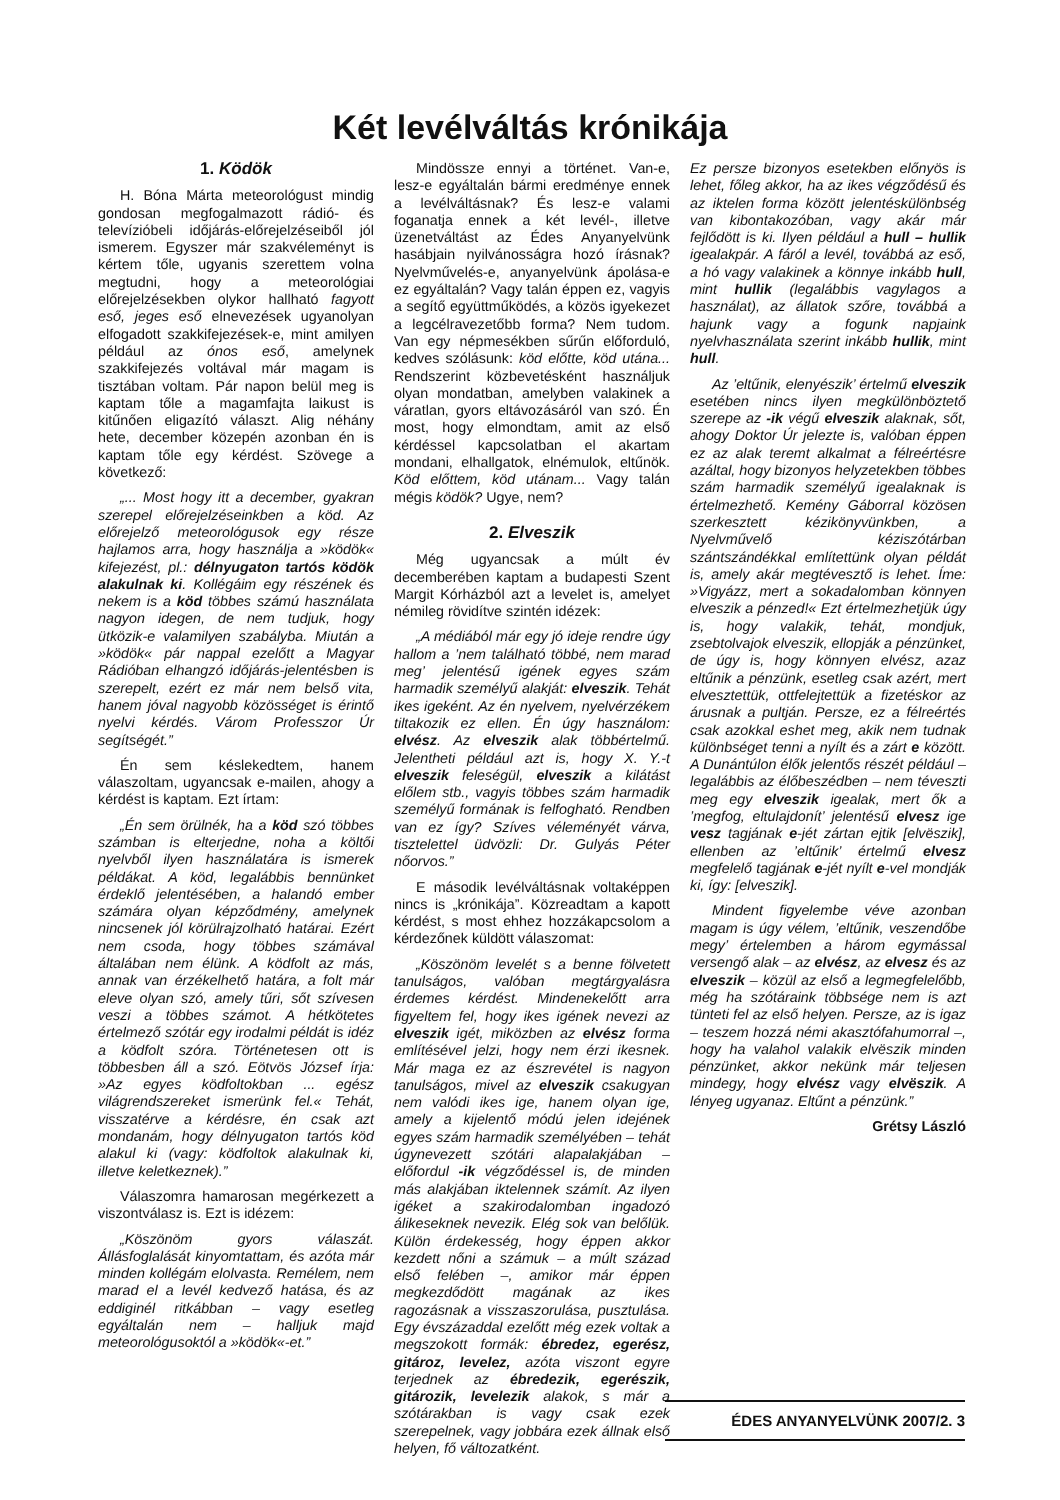Két levélváltás krónikája
1. Ködök
H. Bóna Márta meteorológust mindig gondosan megfogalmazott rádió- és televízióbeli időjárás-előrejelzéseiből jól ismerem. Egyszer már szakvéleményt is kértem tőle, ugyanis szerettem volna megtudni, hogy a meteorológiai előrejelzésekben olykor hallható fagyott eső, jeges eső elnevezések ugyanolyan elfogadott szakkifejezések-e, mint amilyen például az ónos eső, amelynek szakkifejezés voltával már magam is tisztában voltam. Pár napon belül meg is kaptam tőle a magamfajta laikust is kitűnően eligazító választ. Alig néhány hete, december közepén azonban én is kaptam tőle egy kérdést. Szövege a következő:
„... Most hogy itt a december, gyakran szerepel előrejelzéseinkben a köd. Az előrejelző meteorológusok egy része hajlamos arra, hogy használja a »ködök« kifejezést, pl.: délnyugaton tartós ködök alakulnak ki. Kollégáim egy részének és nekem is a köd többes számú használata nagyon idegen, de nem tudjuk, hogy ütközik-e valamilyen szabályba. Miután a »ködök« pár nappal ezelőtt a Magyar Rádióban elhangzó időjárás-jelentésben is szerepelt, ezért ez már nem belső vita, hanem jóval nagyobb közösséget is érintő nyelvi kérdés. Várom Professzor Úr segítségét.”
Én sem késlekedtem, hanem válaszoltam, ugyancsak e-mailen, ahogy a kérdést is kaptam. Ezt írtam:
„Én sem örülnék, ha a köd szó többes számban is elterjedne, noha a költői nyelvből ilyen használatára is ismerek példákat. A köd, legalábbis bennünket érdeklő jelentésében, a halandó ember számára olyan képződmény, amelynek nincsenek jól körülrajzolható határai. Ezért nem csoda, hogy többes számával általában nem élünk. A ködfolt az más, annak van érzékelhető határa, a folt már eleve olyan szó, amely tűri, sőt szívesen veszi a többes számot. A hétkötetes értelmező szótár egy irodalmi példát is idéz a ködfolt szóra. Történetesen ott is többesben áll a szó. Eötvös József írja: »Az egyes ködfoltokban ... egész világrendszereket ismerünk fel.« Tehát, visszatérve a kérdésre, én csak azt mondanám, hogy délnyugaton tartós köd alakul ki (vagy: ködfoltok alakulnak ki, illetve keletkeznek).”
Válaszomra hamarosan megérkezett a viszontválasz is. Ezt is idézem:
„Köszönöm gyors válaszát. Állásfoglalását kinyomtattam, és azóta már minden kollégám elolvasta. Remélem, nem marad el a levél kedvező hatása, és az eddiginél ritkábban – vagy esetleg egyáltalán nem – halljuk majd meteorológusoktól a »ködök«-et.”
Mindössze ennyi a történet. Van-e, lesz-e egyáltalán bármi eredménye ennek a levélváltásnak? És lesz-e valami foganatja ennek a két levél-, illetve üzenetváltást az Édes Anyanyelvünk hasábjain nyilvánosságra hozó írásnak? Nyelvművelés-e, anyanyelvünk ápolása-e ez egyáltalán? Vagy talán éppen ez, vagyis a segítő együttműködés, a közös igyekezet a legcélravezetőbb forma? Nem tudom. Van egy népmesékben sűrűn előforduló, kedves szólásunk: köd előtte, köd utána... Rendszerint közbevetésként használjuk olyan mondatban, amelyben valakinek a váratlan, gyors eltávozásáról van szó. Én most, hogy elmondtam, amit az első kérdéssel kapcsolatban el akartam mondani, elhallgatok, elnémulok, eltűnök. Köd előttem, köd utánam... Vagy talán mégis ködök? Ugye, nem?
2. Elveszik
Még ugyancsak a múlt év decemberében kaptam a budapesti Szent Margit Kórházból azt a levelet is, amelyet némileg rövidítve szintén idézek:
„A médiából már egy jó ideje rendre úgy hallom a ’nem található többé, nem marad meg’ jelentésű igének egyes szám harmadik személyű alakját: elveszik. Tehát ikes igeként. Az én nyelvem, nyelvérzékem tiltakozik ez ellen. Én úgy használom: elvész. Az elveszik alak többértelmű. Jelentheti például azt is, hogy X. Y.-t elveszik feleségül, elveszik a kilátást előlem stb., vagyis többes szám harmadik személyű formának is felfogható. Rendben van ez így? Szíves véleményét várva, tisztelettel üdvözli: Dr. Gulyás Péter nőorvos.”
E második levélváltásnak voltaképpen nincs is „krónikája”. Közreadtam a kapott kérdést, s most ehhez hozzákapcsolom a kérdezőnek küldött válaszomat:
„Köszönöm levelét s a benne fölvetett tanulságos, valóban megtárgyalásra érdemes kérdést. Mindenekelőtt arra figyeltem fel, hogy ikes igének nevezi az elveszik igét, miközben az elvész forma említésével jelzi, hogy nem érzi ikesnek. Már maga ez az észrevétel is nagyon tanulságos, mivel az elveszik csakugyan nem valódi ikes ige, hanem olyan ige, amely a kijelentő módú jelen idejének egyes szám harmadik személyében – tehát úgynevezett szótári alapalakjában – előfordul -ik végződéssel is, de minden más alakjában iktelennek számít. Az ilyen igéket a szakirodalomban ingadozó álikeseknek nevezik. Elég sok van belőlük. Külön érdekesség, hogy éppen akkor kezdett nőni a számuk – a múlt század első felében –, amikor már éppen megkezdődött magának az ikes ragozásnak a visszaszorulása, pusztulása. Egy évszázaddal ezelőtt még ezek voltak a megszokott formák: ébredez, egerész, gitároz, levelez, azóta viszont egyre terjednek az ébredezik, egerészik, gitározik, levelezik alakok, s már a szótárakban is vagy csak ezek szerepelnek, vagy jobbára ezek állnak első helyen, fő változatként.
Ez persze bizonyos esetekben előnyös is lehet, főleg akkor, ha az ikes végződésű és az iktelen forma között jelentéskülönbség van kibontakozóban, vagy akár már fejlődött is ki. Ilyen például a hull – hullik igealakpár. A fáról a levél, továbbá az eső, a hó vagy valakinek a könnye inkább hull, mint hullik (legalábbis vagylagos a használat), az állatok szőre, továbbá a hajunk vagy a fogunk napjaink nyelvhasználata szerint inkább hullik, mint hull.
Az ’eltűnik, elenyészik’ értelmű elveszik esetében nincs ilyen megkülönböztető szerepe az -ik végű elveszik alaknak, sőt, ahogy Doktor Úr jelezte is, valóban éppen ez az alak teremt alkalmat a félreértésre azáltal, hogy bizonyos helyzetekben többes szám harmadik személyű igealaknak is értelmezhető. Kemény Gáborral közösen szerkesztett kézikönyvünkben, a Nyelvművelő kéziszótárban szántszándékkal említettünk olyan példát is, amely akár megtévesztő is lehet. Íme: »Vigyázz, mert a sokadalomban könnyen elveszik a pénzed!« Ezt értelmezhetjük úgy is, hogy valakik, tehát, mondjuk, zsebtolvajok elveszik, ellopják a pénzünket, de úgy is, hogy könnyen elvész, azaz eltűnik a pénzünk, esetleg csak azért, mert elvesztettük, ottfelejtettük a fizetéskor az árusnak a pultján. Persze, ez a félreértés csak azokkal eshet meg, akik nem tudnak különbséget tenni a nyílt és a zárt e között. A Dunántúlon élők jelentős részét például – legalábbis az élőbeszédben – nem téveszti meg egy elveszik igealak, mert ők a ’megfog, eltulajdonít’ jelentésű elvesz ige vesz tagjának e-jét zártan ejtik [elvëszik], ellenben az ’eltűnik’ értelmű elvesz megfelelő tagjának e-jét nyílt e-vel mondják ki, így: [elveszik].
Mindent figyelembe véve azonban magam is úgy vélem, ’eltűnik, veszendőbe megy’ értelemben a három egymással versengő alak – az elvész, az elvesz és az elveszik – közül az első a legmegfelelőbb, még ha szótáraink többsége nem is azt tünteti fel az első helyen. Persze, az is igaz – teszem hozzá némi akasztófahumorral –, hogy ha valahol valakik elvëszik minden pénzünket, akkor nekünk már teljesen mindegy, hogy elvész vagy elvëszik. A lényeg ugyanaz. Eltűnt a pénzünk.”
Grétsy László
ÉDES ANYANYELVÜNK 2007/2. 3